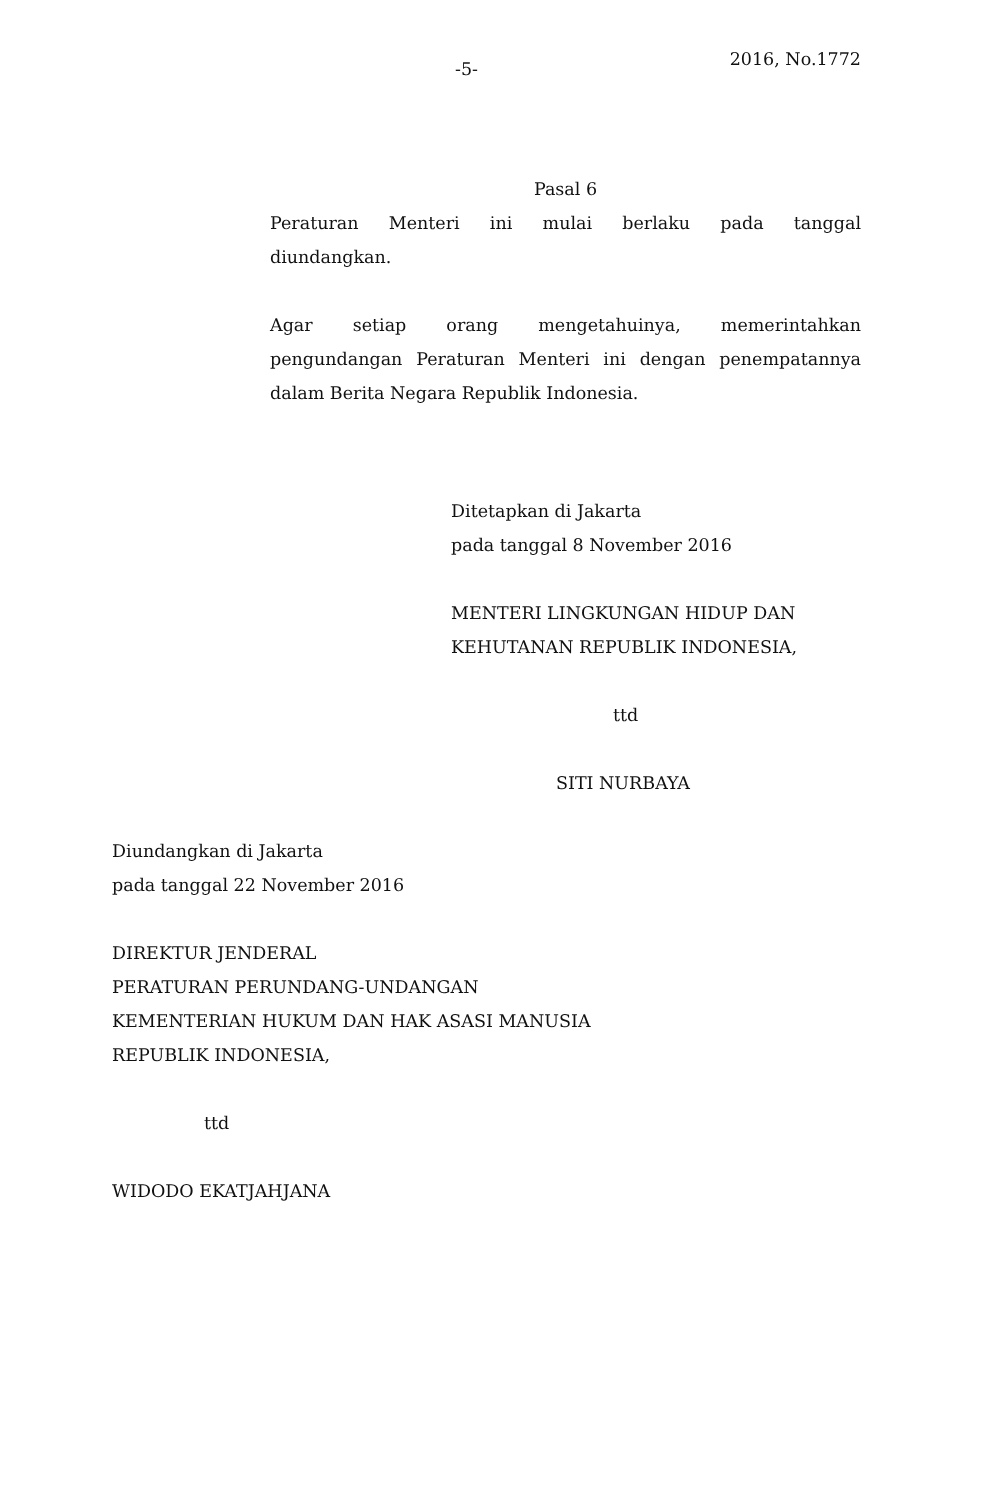-5- 2016, No.1772
Pasal 6
Peraturan Menteri ini mulai berlaku pada tanggal
diundangkan.
Agar setiap orang mengetahuinya, memerintahkan
pengundangan Peraturan Menteri ini dengan penempatannya
dalam Berita Negara Republik Indonesia.
Ditetapkan di Jakarta
pada tanggal 8 November 2016
MENTERI LINGKUNGAN HIDUP DAN
KEHUTANAN REPUBLIK INDONESIA,
ttd
SITI NURBAYA
Diundangkan di Jakarta
pada tanggal 22 November 2016
DIREKTUR JENDERAL
PERATURAN PERUNDANG-UNDANGAN
KEMENTERIAN HUKUM DAN HAK ASASI MANUSIA
REPUBLIK INDONESIA,
ttd
WIDODO EKATJAHJANA